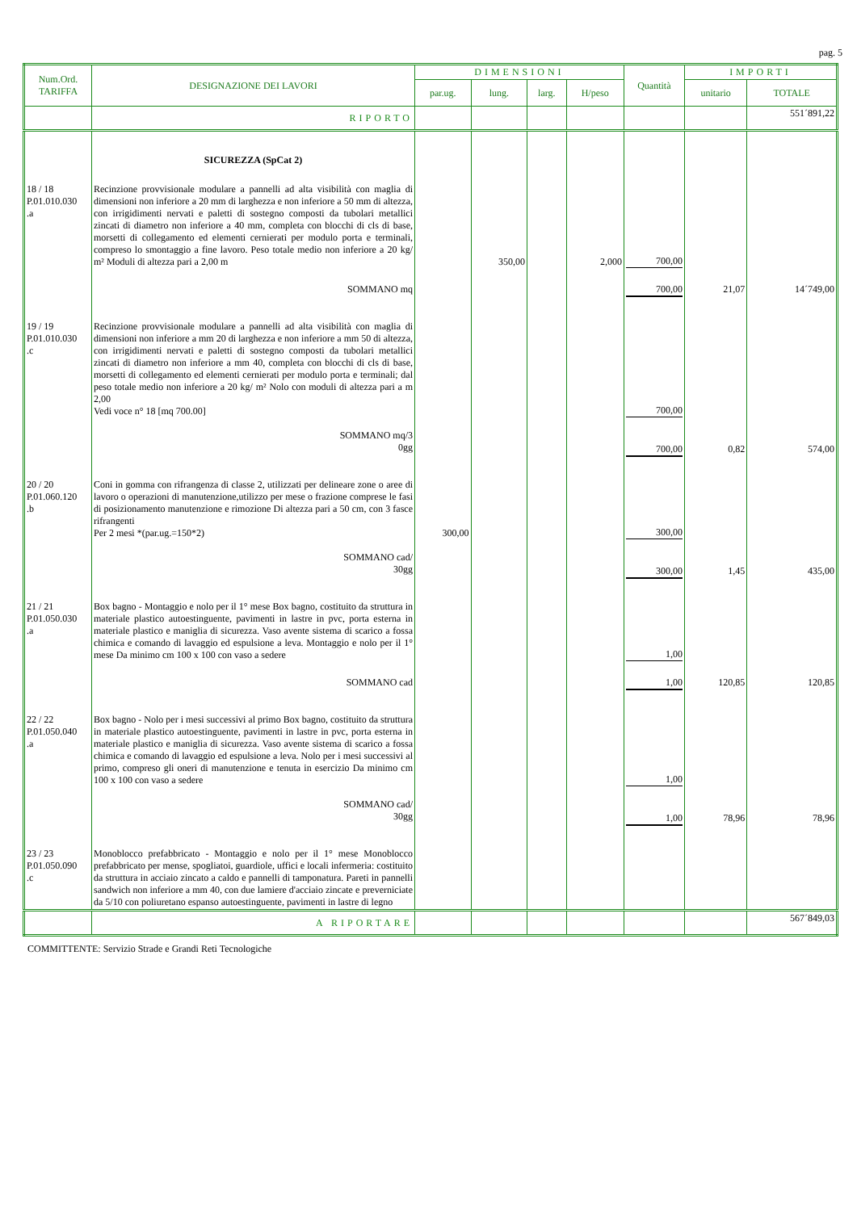pag. 5
| Num.Ord. TARIFFA | DESIGNAZIONE DEI LAVORI | DIMENSIONI | | | | Quantità | IMPORTI | |
| --- | --- | --- | --- | --- | --- | --- | --- | --- |
| | | par.ug. | lung. | larg. | H/peso | | unitario | TOTALE |
| | RIPORTO | | | | | | | 551´891,22 |
| | SICUREZZA (SpCat 2) | | | | | | | |
| 18 / 18 P.01.010.030 .a | Recinzione provvisionale modulare a pannelli ad alta visibilità con maglia di dimensioni non inferiore a 20 mm di larghezza e non inferiore a 50 mm di altezza, con irrigidimenti nervati e paletti di sostegno composti da tubolari metallici zincati di diametro non inferiore a 40 mm, completa con blocchi di cls di base, morsetti di collegamento ed elementi cernierati per modulo porta e terminali, compreso lo smontaggio a fine lavoro. Peso totale medio non inferiore a 20 kg/ m² Moduli di altezza pari a 2,00 m | | 350,00 | | 2,000 | 700,00 | | |
| | SOMMANO mq | | | | | 700,00 | 21,07 | 14´749,00 |
| 19 / 19 P.01.010.030 .c | Recinzione provvisionale modulare a pannelli ad alta visibilità con maglia di dimensioni non inferiore a mm 20 di larghezza e non inferiore a mm 50 di altezza, con irrigidimenti nervati e paletti di sostegno composti da tubolari metallici zincati di diametro non inferiore a mm 40, completa con blocchi di cls di base, morsetti di collegamento ed elementi cernierati per modulo porta e terminali; dal peso totale medio non inferiore a 20 kg/ m² Nolo con moduli di altezza pari a m 2,00 Vedi voce n° 18 [mq 700.00] | | | | | 700,00 | | |
| | SOMMANO mq/3 0gg | | | | | 700,00 | 0,82 | 574,00 |
| 20 / 20 P.01.060.120 .b | Coni in gomma con rifrangenza di classe 2, utilizzati per delineare zone o aree di lavoro o operazioni di manutenzione,utilizzo per mese o frazione comprese le fasi di posizionamento manutenzione e rimozione Di altezza pari a 50 cm, con 3 fasce rifrangenti Per 2 mesi *(par.ug.=150*2) | 300,00 | | | | 300,00 | | |
| | SOMMANO cad/ 30gg | | | | | 300,00 | 1,45 | 435,00 |
| 21 / 21 P.01.050.030 .a | Box bagno - Montaggio e nolo per il 1° mese Box bagno, costituito da struttura in materiale plastico autoestinguente, pavimenti in lastre in pvc, porta esterna in materiale plastico e maniglia di sicurezza. Vaso avente sistema di scarico a fossa chimica e comando di lavaggio ed espulsione a leva. Montaggio e nolo per il 1° mese Da minimo cm 100 x 100 con vaso a sedere | | | | | 1,00 | | |
| | SOMMANO cad | | | | | 1,00 | 120,85 | 120,85 |
| 22 / 22 P.01.050.040 .a | Box bagno - Nolo per i mesi successivi al primo Box bagno, costituito da struttura in materiale plastico autoestinguente, pavimenti in lastre in pvc, porta esterna in materiale plastico e maniglia di sicurezza. Vaso avente sistema di scarico a fossa chimica e comando di lavaggio ed espulsione a leva. Nolo per i mesi successivi al primo, compreso gli oneri di manutenzione e tenuta in esercizio Da minimo cm 100 x 100 con vaso a sedere | | | | | 1,00 | | |
| | SOMMANO cad/ 30gg | | | | | 1,00 | 78,96 | 78,96 |
| 23 / 23 P.01.050.090 .c | Monoblocco prefabbricato - Montaggio e nolo per il 1° mese Monoblocco prefabbricato per mense, spogliatoi, guardiole, uffici e locali infermeria: costituito da struttura in acciaio zincato a caldo e pannelli di tamponatura. Pareti in pannelli sandwich non inferiore a mm 40, con due lamiere d'acciaio zincate e preverniciate da 5/10 con poliuretano espanso autoestinguente, pavimenti in lastre di legno | | | | | | | |
| | A RIPORTARE | | | | | | | 567´849,03 |
COMMITTENTE: Servizio Strade e Grandi Reti Tecnologiche